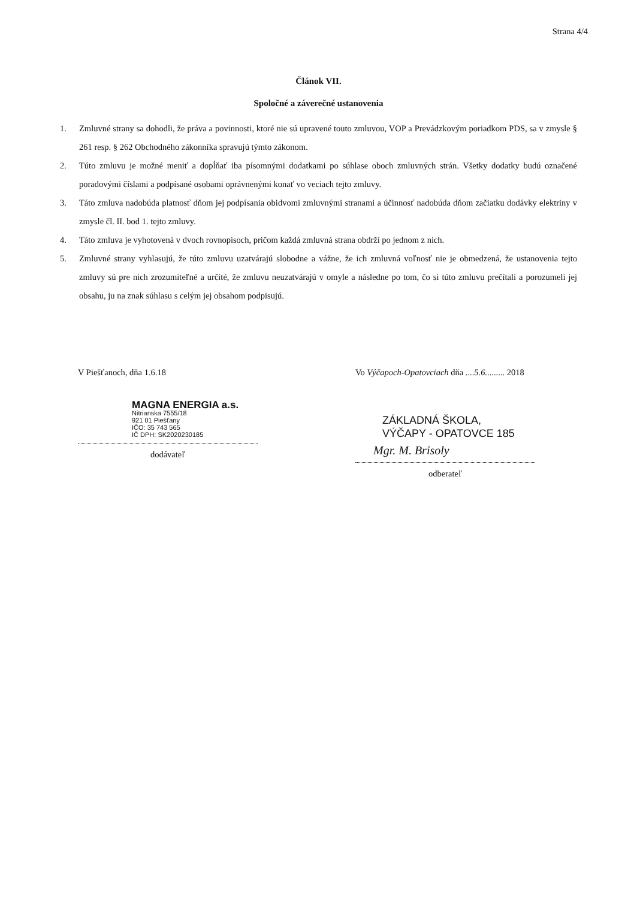Strana 4/4
Článok VII.
Spoločné a záverečné ustanovenia
1. Zmluvné strany sa dohodli, že práva a povinnosti, ktoré nie sú upravené touto zmluvou, VOP a Prevádzkovým poriadkom PDS, sa v zmysle § 261 resp. § 262 Obchodného zákonníka spravujú týmto zákonom.
2. Túto zmluvu je možné meniť a dopĺňať iba písomnými dodatkami po súhlase oboch zmluvných strán. Všetky dodatky budú označené poradovými číslami a podpísané osobami oprávnenými konať vo veciach tejto zmluvy.
3. Táto zmluva nadobúda platnosť dňom jej podpísania obidvomi zmluvnými stranami a účinnosť nadobúda dňom začiatku dodávky elektriny v zmysle čl. II. bod 1. tejto zmluvy.
4. Táto zmluva je vyhotovená v dvoch rovnopisoch, pričom každá zmluvná strana obdrží po jednom z nich.
5. Zmluvné strany vyhlasujú, že túto zmluvu uzatvárajú slobodne a vážne, že ich zmluvná voľnosť nie je obmedzená, že ustanovenia tejto zmluvy sú pre nich zrozumiteľné a určité, že zmluvu neuzatvárajú v omyle a následne po tom, čo si túto zmluvu prečítali a porozumeli jej obsahu, ju na znak súhlasu s celým jej obsahom podpisujú.
V Piešťanoch, dňa 1.6.18
MAGNA ENERGIA a.s.
Nitrianska 7555/18
921 01 Piešťany
IČO: 35 743 565
IČ DPH: SK2020230185
dodávateľ
Vo Výčapoch-Opatovciach dňa ....5.6......... 2018
ZÁKLADNÁ ŠKOLA,
VÝČAPY - OPATOVCE 185
Mgr. M. Brisoly
odberateľ